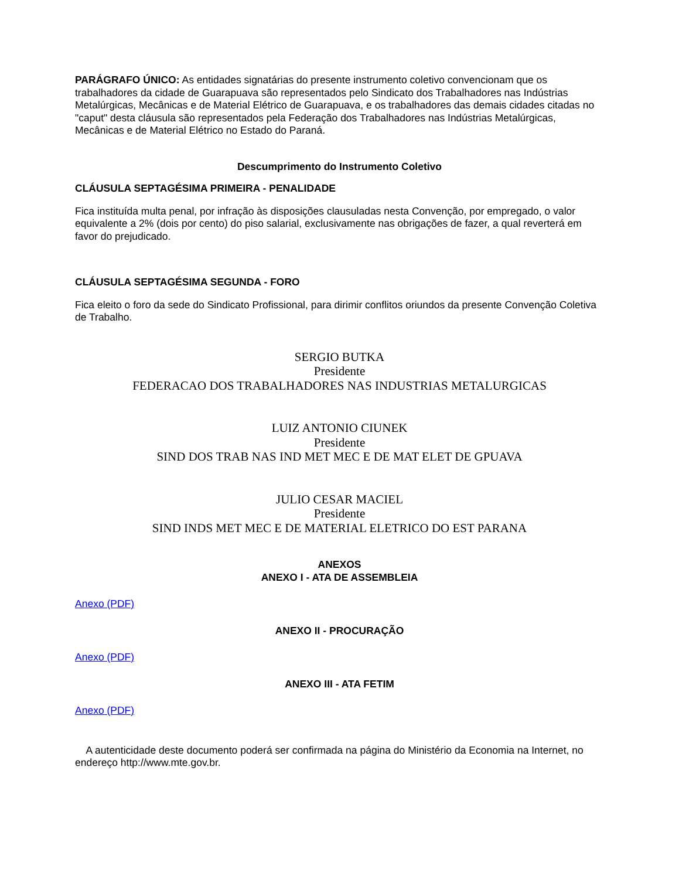PARÁGRAFO ÚNICO: As entidades signatárias do presente instrumento coletivo convencionam que os trabalhadores da cidade de Guarapuava são representados pelo Sindicato dos Trabalhadores nas Indústrias Metalúrgicas, Mecânicas e de Material Elétrico de Guarapuava, e os trabalhadores das demais cidades citadas no "caput" desta cláusula são representados pela Federação dos Trabalhadores nas Indústrias Metalúrgicas, Mecânicas e de Material Elétrico no Estado do Paraná.
Descumprimento do Instrumento Coletivo
CLÁUSULA SEPTAGÉSIMA PRIMEIRA - PENALIDADE
Fica instituída multa penal, por infração às disposições clausuladas nesta Convenção, por empregado, o valor equivalente a 2% (dois por cento) do piso salarial, exclusivamente nas obrigações de fazer, a qual reverterá em favor do prejudicado.
CLÁUSULA SEPTAGÉSIMA SEGUNDA - FORO
Fica eleito o foro da sede do Sindicato Profissional, para dirimir conflitos oriundos da presente Convenção Coletiva de Trabalho.
SERGIO BUTKA
Presidente
FEDERACAO DOS TRABALHADORES NAS INDUSTRIAS METALURGICAS
LUIZ ANTONIO CIUNEK
Presidente
SIND DOS TRAB NAS IND MET MEC E DE MAT ELET DE GPUAVA
JULIO CESAR MACIEL
Presidente
SIND INDS MET MEC E DE MATERIAL ELETRICO DO EST PARANA
ANEXOS
ANEXO I - ATA DE ASSEMBLEIA
Anexo (PDF)
ANEXO II - PROCURAÇÃO
Anexo (PDF)
ANEXO III - ATA FETIM
Anexo (PDF)
A autenticidade deste documento poderá ser confirmada na página do Ministério da Economia na Internet, no endereço http://www.mte.gov.br.